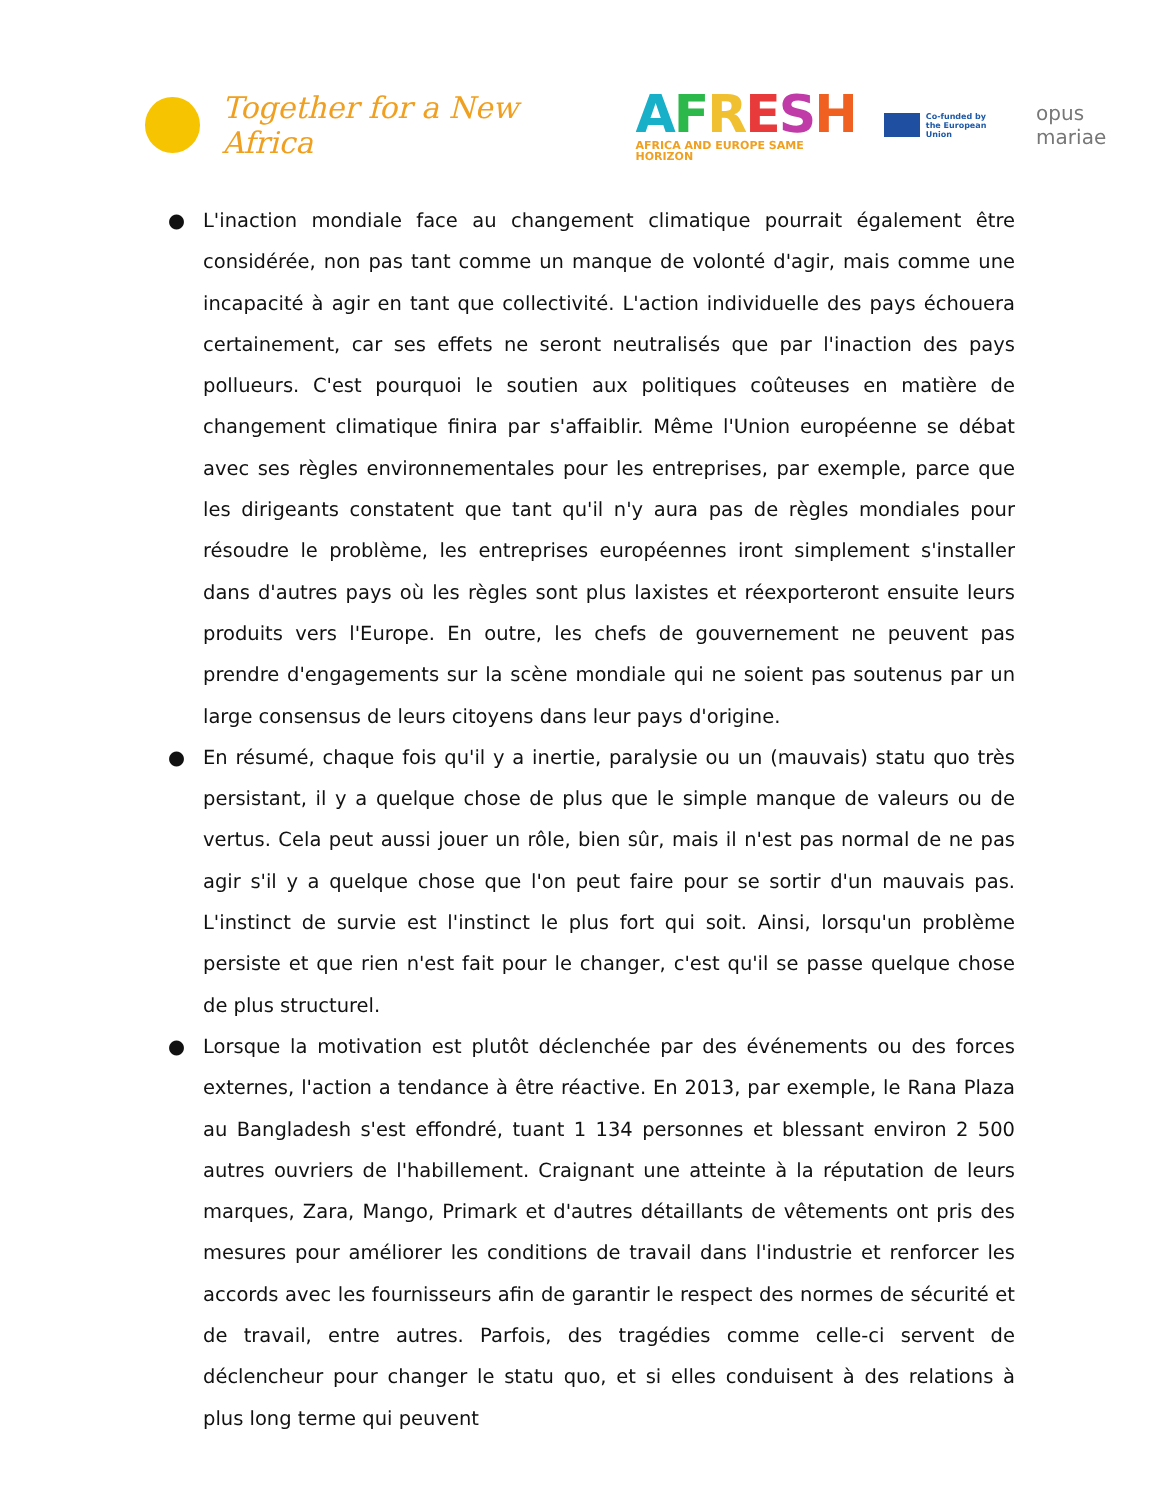Together for a New Africa
AFRESH
AFRICA AND EUROPE SAME HORIZON
Co-funded by
the European Union
opus mariae
● L'inaction mondiale face au changement climatique pourrait également être considérée, non pas tant comme un manque de volonté d'agir, mais comme une incapacité à agir en tant que collectivité. L'action individuelle des pays échouera certainement, car ses effets ne seront neutralisés que par l'inaction des pays pollueurs. C'est pourquoi le soutien aux politiques coûteuses en matière de changement climatique finira par s'affaiblir. Même l'Union européenne se débat avec ses règles environnementales pour les entreprises, par exemple, parce que les dirigeants constatent que tant qu'il n'y aura pas de règles mondiales pour résoudre le problème, les entreprises européennes iront simplement s'installer dans d'autres pays où les règles sont plus laxistes et réexporteront ensuite leurs produits vers l'Europe. En outre, les chefs de gouvernement ne peuvent pas prendre d'engagements sur la scène mondiale qui ne soient pas soutenus par un large consensus de leurs citoyens dans leur pays d'origine.
● En résumé, chaque fois qu'il y a inertie, paralysie ou un (mauvais) statu quo très persistant, il y a quelque chose de plus que le simple manque de valeurs ou de vertus. Cela peut aussi jouer un rôle, bien sûr, mais il n'est pas normal de ne pas agir s'il y a quelque chose que l'on peut faire pour se sortir d'un mauvais pas. L'instinct de survie est l'instinct le plus fort qui soit. Ainsi, lorsqu'un problème persiste et que rien n'est fait pour le changer, c'est qu'il se passe quelque chose de plus structurel.
● Lorsque la motivation est plutôt déclenchée par des événements ou des forces externes, l'action a tendance à être réactive. En 2013, par exemple, le Rana Plaza au Bangladesh s'est effondré, tuant 1 134 personnes et blessant environ 2 500 autres ouvriers de l'habillement. Craignant une atteinte à la réputation de leurs marques, Zara, Mango, Primark et d'autres détaillants de vêtements ont pris des mesures pour améliorer les conditions de travail dans l'industrie et renforcer les accords avec les fournisseurs afin de garantir le respect des normes de sécurité et de travail, entre autres. Parfois, des tragédies comme celle-ci servent de déclencheur pour changer le statu quo, et si elles conduisent à des relations à plus long terme qui peuvent